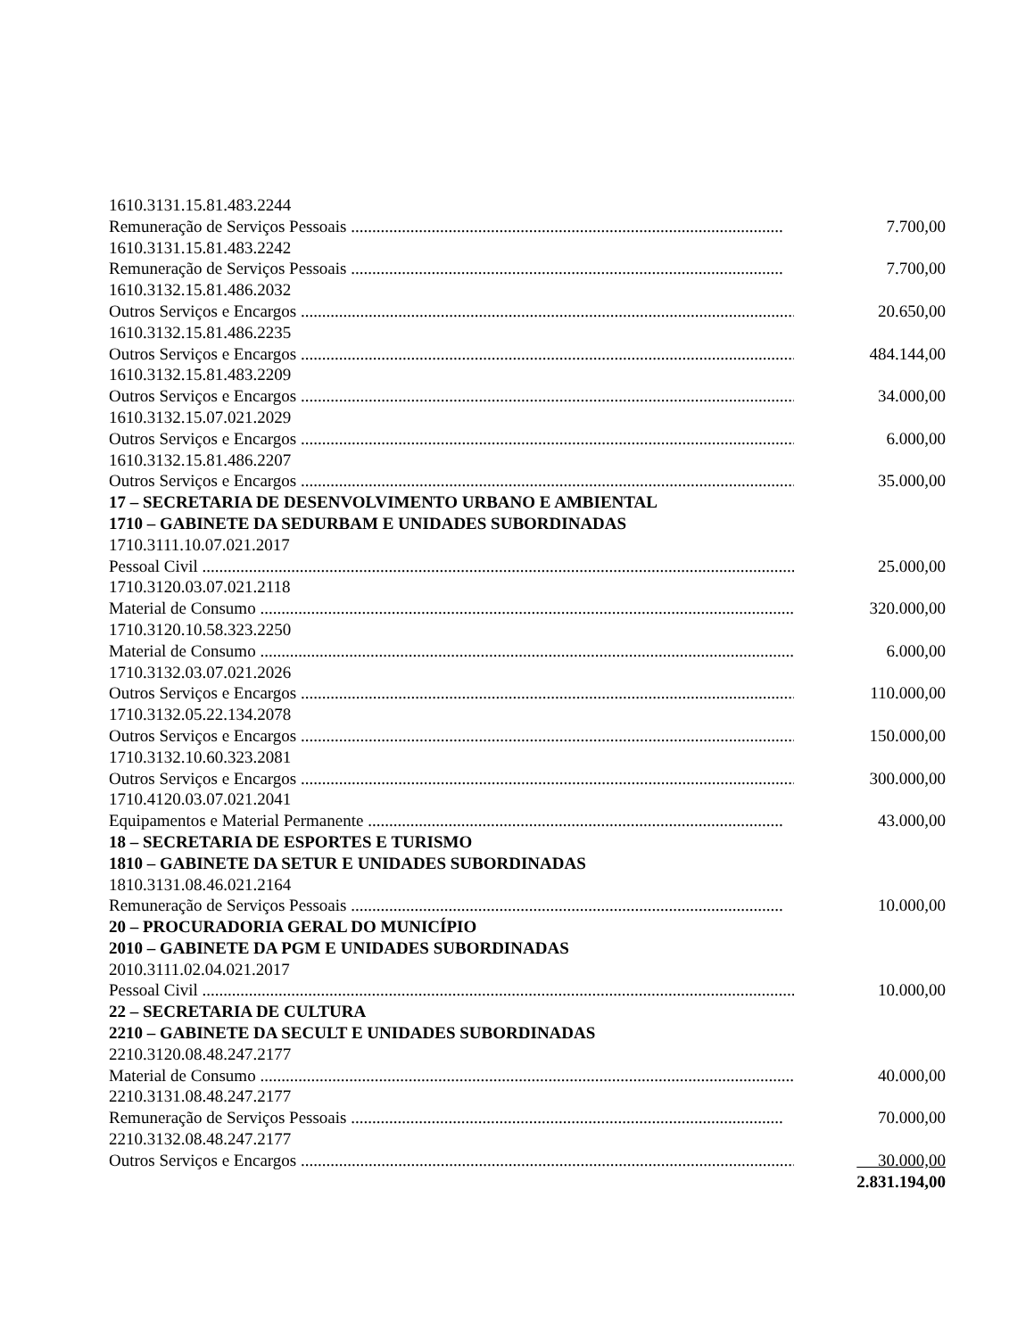1610.3131.15.81.483.2244
Remuneração de Serviços Pessoais ...................................................................................................... 7.700,00
1610.3131.15.81.483.2242
Remuneração de Serviços Pessoais ...................................................................................................... 7.700,00
1610.3132.15.81.486.2032
Outros Serviços e Encargos ...................................................................................................................... 20.650,00
1610.3132.15.81.486.2235
Outros Serviços e Encargos ...................................................................................................................... 484.144,00
1610.3132.15.81.483.2209
Outros Serviços e Encargos ...................................................................................................................... 34.000,00
1610.3132.15.07.021.2029
Outros Serviços e Encargos ...................................................................................................................... 6.000,00
1610.3132.15.81.486.2207
Outros Serviços e Encargos ...................................................................................................................... 35.000,00
17 – SECRETARIA DE DESENVOLVIMENTO URBANO E AMBIENTAL
1710 – GABINETE DA SEDURBAM E UNIDADES SUBORDINADAS
1710.3111.10.07.021.2017
Pessoal Civil ........................................................................................................................................................ 25.000,00
1710.3120.03.07.021.2118
Material de Consumo ........................................................................................................................................... 320.000,00
1710.3120.10.58.323.2250
Material de Consumo ........................................................................................................................................... 6.000,00
1710.3132.03.07.021.2026
Outros Serviços e Encargos ...................................................................................................................... 110.000,00
1710.3132.05.22.134.2078
Outros Serviços e Encargos ...................................................................................................................... 150.000,00
1710.3132.10.60.323.2081
Outros Serviços e Encargos ...................................................................................................................... 300.000,00
1710.4120.03.07.021.2041
Equipamentos e Material Permanente .................................................................................................. 43.000,00
18 – SECRETARIA DE ESPORTES E TURISMO
1810 – GABINETE DA SETUR E UNIDADES SUBORDINADAS
1810.3131.08.46.021.2164
Remuneração de Serviços Pessoais ...................................................................................................... 10.000,00
20 – PROCURADORIA GERAL DO MUNICÍPIO
2010 – GABINETE DA PGM E UNIDADES SUBORDINADAS
2010.3111.02.04.021.2017
Pessoal Civil ........................................................................................................................................................ 10.000,00
22 – SECRETARIA DE CULTURA
2210 – GABINETE DA SECULT E UNIDADES SUBORDINADAS
2210.3120.08.48.247.2177
Material de Consumo ........................................................................................................................................... 40.000,00
2210.3131.08.48.247.2177
Remuneração de Serviços Pessoais ...................................................................................................... 70.000,00
2210.3132.08.48.247.2177
Outros Serviços e Encargos ...................................................................................................................... 30.000,00
2.831.194,00